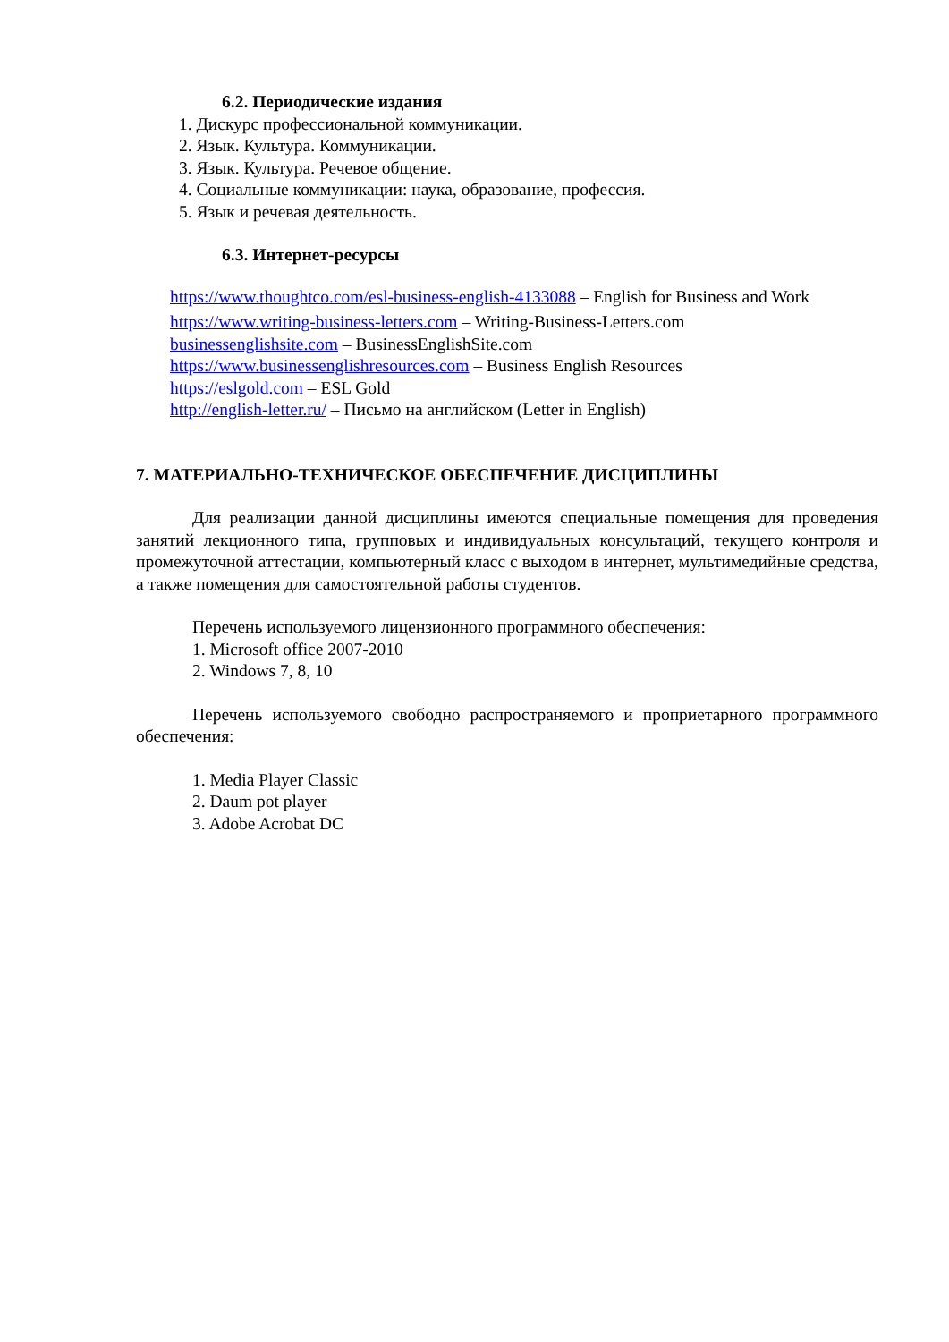6.2. Периодические издания
1. Дискурс профессиональной коммуникации.
2. Язык. Культура. Коммуникации.
3. Язык. Культура. Речевое общение.
4. Социальные коммуникации: наука, образование, профессия.
5. Язык и речевая деятельность.
6.3. Интернет-ресурсы
https://www.thoughtco.com/esl-business-english-4133088 – English for Business and Work
https://www.writing-business-letters.com – Writing-Business-Letters.com
businessenglishsite.com – BusinessEnglishSite.com
https://www.businessenglishresources.com – Business English Resources
https://eslgold.com – ESL Gold
http://english-letter.ru/ – Письмо на английском (Letter in English)
7. МАТЕРИАЛЬНО-ТЕХНИЧЕСКОЕ ОБЕСПЕЧЕНИЕ ДИСЦИПЛИНЫ
Для реализации данной дисциплины имеются специальные помещения для проведения занятий лекционного типа, групповых и индивидуальных консультаций, текущего контроля и промежуточной аттестации, компьютерный класс с выходом в интернет, мультимедийные средства, а также помещения для самостоятельной работы студентов.
Перечень используемого лицензионного программного обеспечения:
1. Microsoft office 2007-2010
2. Windows 7, 8, 10
Перечень используемого свободно распространяемого и проприетарного программного обеспечения:
1. Media Player Classic
2. Daum pot player
3. Adobe Acrobat DC